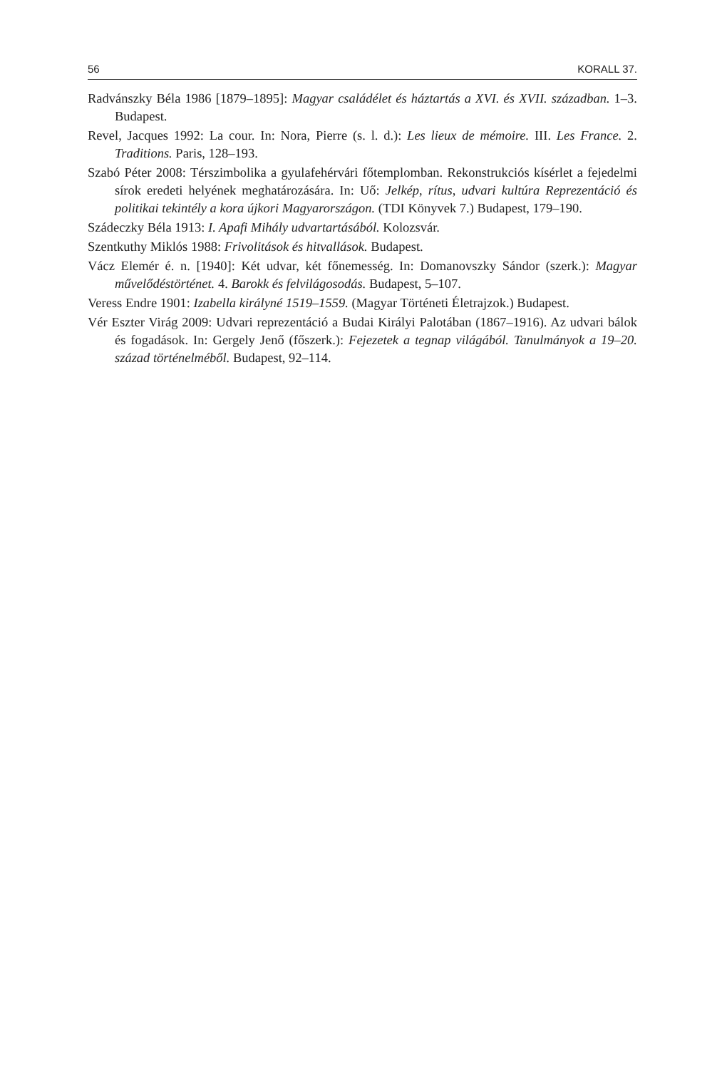56 KORALL 37.
Radvánszky Béla 1986 [1879–1895]: Magyar családélet és háztartás a XVI. és XVII. században. 1–3. Budapest.
Revel, Jacques 1992: La cour. In: Nora, Pierre (s. l. d.): Les lieux de mémoire. III. Les France. 2. Traditions. Paris, 128–193.
Szabó Péter 2008: Térszimbolika a gyulafehérvári főtemplomban. Rekonstrukciós kísérlet a fejedelmi sírok eredeti helyének meghatározására. In: Uő: Jelkép, rítus, udvari kultúra Reprezentáció és politikai tekintély a kora újkori Magyarországon. (TDI Könyvek 7.) Budapest, 179–190.
Szádeczky Béla 1913: I. Apafi Mihály udvartartásából. Kolozsvár.
Szentkuthy Miklós 1988: Frivolitások és hitvallások. Budapest.
Vácz Elemér é. n. [1940]: Két udvar, két főnemesség. In: Domanovszky Sándor (szerk.): Magyar művelődéstörténet. 4. Barokk és felvilágosodás. Budapest, 5–107.
Veress Endre 1901: Izabella királyné 1519–1559. (Magyar Történeti Életrajzok.) Budapest.
Vér Eszter Virág 2009: Udvari reprezentáció a Budai Királyi Palotában (1867–1916). Az udvari bálok és fogadások. In: Gergely Jenő (főszerk.): Fejezetek a tegnap világából. Tanulmányok a 19–20. század történelméből. Budapest, 92–114.